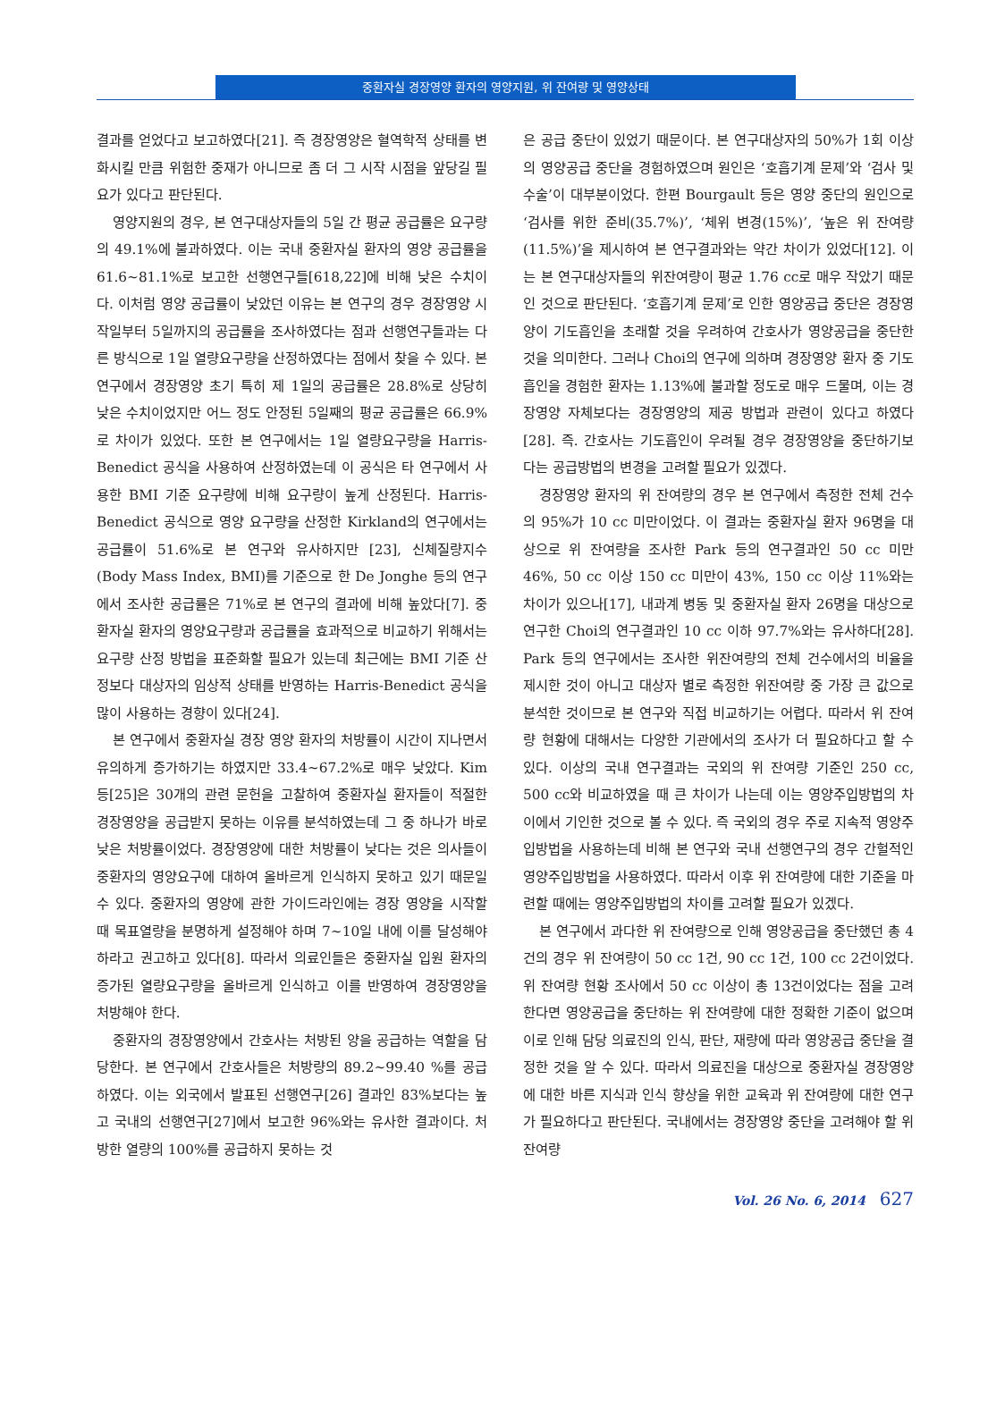중환자실 경장영양 환자의 영양지원, 위 잔여량 및 영양상태
결과를 얻었다고 보고하였다[21]. 즉 경장영양은 혈역학적 상태를 변화시킬 만큼 위험한 중재가 아니므로 좀 더 그 시작 시점을 앞당길 필요가 있다고 판단된다.
영양지원의 경우, 본 연구대상자들의 5일 간 평균 공급률은 요구량의 49.1%에 불과하였다. 이는 국내 중환자실 환자의 영양 공급률을 61.6~81.1%로 보고한 선행연구들[618,22]에 비해 낮은 수치이다. 이처럼 영양 공급률이 낮았던 이유는 본 연구의 경우 경장영양 시작일부터 5일까지의 공급률을 조사하였다는 점과 선행연구들과는 다른 방식으로 1일 열량요구량을 산정하였다는 점에서 찾을 수 있다. 본 연구에서 경장영양 초기 특히 제 1일의 공급률은 28.8%로 상당히 낮은 수치이었지만 어느 정도 안정된 5일째의 평균 공급률은 66.9%로 차이가 있었다. 또한 본 연구에서는 1일 열량요구량을 Harris-Benedict 공식을 사용하여 산정하였는데 이 공식은 타 연구에서 사용한 BMI 기준 요구량에 비해 요구량이 높게 산정된다. Harris-Benedict 공식으로 영양 요구량을 산정한 Kirkland의 연구에서는 공급률이 51.6%로 본 연구와 유사하지만 [23], 신체질량지수(Body Mass Index, BMI)를 기준으로 한 De Jonghe 등의 연구에서 조사한 공급률은 71%로 본 연구의 결과에 비해 높았다[7]. 중환자실 환자의 영양요구량과 공급률을 효과적으로 비교하기 위해서는 요구량 산정 방법을 표준화할 필요가 있는데 최근에는 BMI 기준 산정보다 대상자의 임상적 상태를 반영하는 Harris-Benedict 공식을 많이 사용하는 경향이 있다[24].
본 연구에서 중환자실 경장 영양 환자의 처방률이 시간이 지나면서 유의하게 증가하기는 하였지만 33.4~67.2%로 매우 낮았다. Kim 등[25]은 30개의 관련 문헌을 고찰하여 중환자실 환자들이 적절한 경장영양을 공급받지 못하는 이유를 분석하였는데 그 중 하나가 바로 낮은 처방률이었다. 경장영양에 대한 처방률이 낮다는 것은 의사들이 중환자의 영양요구에 대하여 올바르게 인식하지 못하고 있기 때문일 수 있다. 중환자의 영양에 관한 가이드라인에는 경장 영양을 시작할 때 목표열량을 분명하게 설정해야 하며 7~10일 내에 이를 달성해야 하라고 권고하고 있다[8]. 따라서 의료인들은 중환자실 입원 환자의 증가된 열량요구량을 올바르게 인식하고 이를 반영하여 경장영양을 처방해야 한다.
중환자의 경장영양에서 간호사는 처방된 양을 공급하는 역할을 담당한다. 본 연구에서 간호사들은 처방량의 89.2~99.40 %를 공급하였다. 이는 외국에서 발표된 선행연구[26] 결과인 83%보다는 높고 국내의 선행연구[27]에서 보고한 96%와는 유사한 결과이다. 처방한 열량의 100%를 공급하지 못하는 것
은 공급 중단이 있었기 때문이다. 본 연구대상자의 50%가 1회 이상의 영양공급 중단을 경험하였으며 원인은 ‘호흡기계 문제’와 ‘검사 및 수술’이 대부분이었다. 한편 Bourgault 등은 영양 중단의 원인으로 ‘검사를 위한 준비(35.7%)’, ‘체위 변경(15%)’, ‘높은 위 잔여량(11.5%)’을 제시하여 본 연구결과와는 약간 차이가 있었다[12]. 이는 본 연구대상자들의 위잔여량이 평균 1.76 cc로 매우 작았기 때문인 것으로 판단된다. ‘호흡기계 문제’로 인한 영양공급 중단은 경장영양이 기도흡인을 초래할 것을 우려하여 간호사가 영양공급을 중단한 것을 의미한다. 그러나 Choi의 연구에 의하며 경장영양 환자 중 기도흡인을 경험한 환자는 1.13%에 불과할 정도로 매우 드물며, 이는 경장영양 자체보다는 경장영양의 제공 방법과 관련이 있다고 하였다[28]. 즉. 간호사는 기도흡인이 우려될 경우 경장영양을 중단하기보다는 공급방법의 변경을 고려할 필요가 있겠다.
경장영양 환자의 위 잔여량의 경우 본 연구에서 측정한 전체 건수의 95%가 10 cc 미만이었다. 이 결과는 중환자실 환자 96명을 대상으로 위 잔여량을 조사한 Park 등의 연구결과인 50 cc 미만 46%, 50 cc 이상 150 cc 미만이 43%, 150 cc 이상 11%와는 차이가 있으나[17], 내과계 병동 및 중환자실 환자 26명을 대상으로 연구한 Choi의 연구결과인 10 cc 이하 97.7%와는 유사하다[28]. Park 등의 연구에서는 조사한 위잔여량의 전체 건수에서의 비율을 제시한 것이 아니고 대상자 별로 측정한 위잔여량 중 가장 큰 값으로 분석한 것이므로 본 연구와 직접 비교하기는 어렵다. 따라서 위 잔여량 현황에 대해서는 다양한 기관에서의 조사가 더 필요하다고 할 수 있다. 이상의 국내 연구결과는 국외의 위 잔여량 기준인 250 cc, 500 cc와 비교하였을 때 큰 차이가 나는데 이는 영양주입방법의 차이에서 기인한 것으로 볼 수 있다. 즉 국외의 경우 주로 지속적 영양주입방법을 사용하는데 비해 본 연구와 국내 선행연구의 경우 간헐적인 영양주입방법을 사용하였다. 따라서 이후 위 잔여량에 대한 기준을 마련할 때에는 영양주입방법의 차이를 고려할 필요가 있겠다.
본 연구에서 과다한 위 잔여량으로 인해 영양공급을 중단했던 총 4건의 경우 위 잔여량이 50 cc 1건, 90 cc 1건, 100 cc 2건이었다. 위 잔여량 현황 조사에서 50 cc 이상이 총 13건이었다는 점을 고려한다면 영양공급을 중단하는 위 잔여량에 대한 정확한 기준이 없으며 이로 인해 담당 의료진의 인식, 판단, 재량에 따라 영양공급 중단을 결정한 것을 알 수 있다. 따라서 의료진을 대상으로 중환자실 경장영양에 대한 바른 지식과 인식 향상을 위한 교육과 위 잔여량에 대한 연구가 필요하다고 판단된다. 국내에서는 경장영양 중단을 고려해야 할 위 잔여량
Vol. 26 No. 6, 2014 627